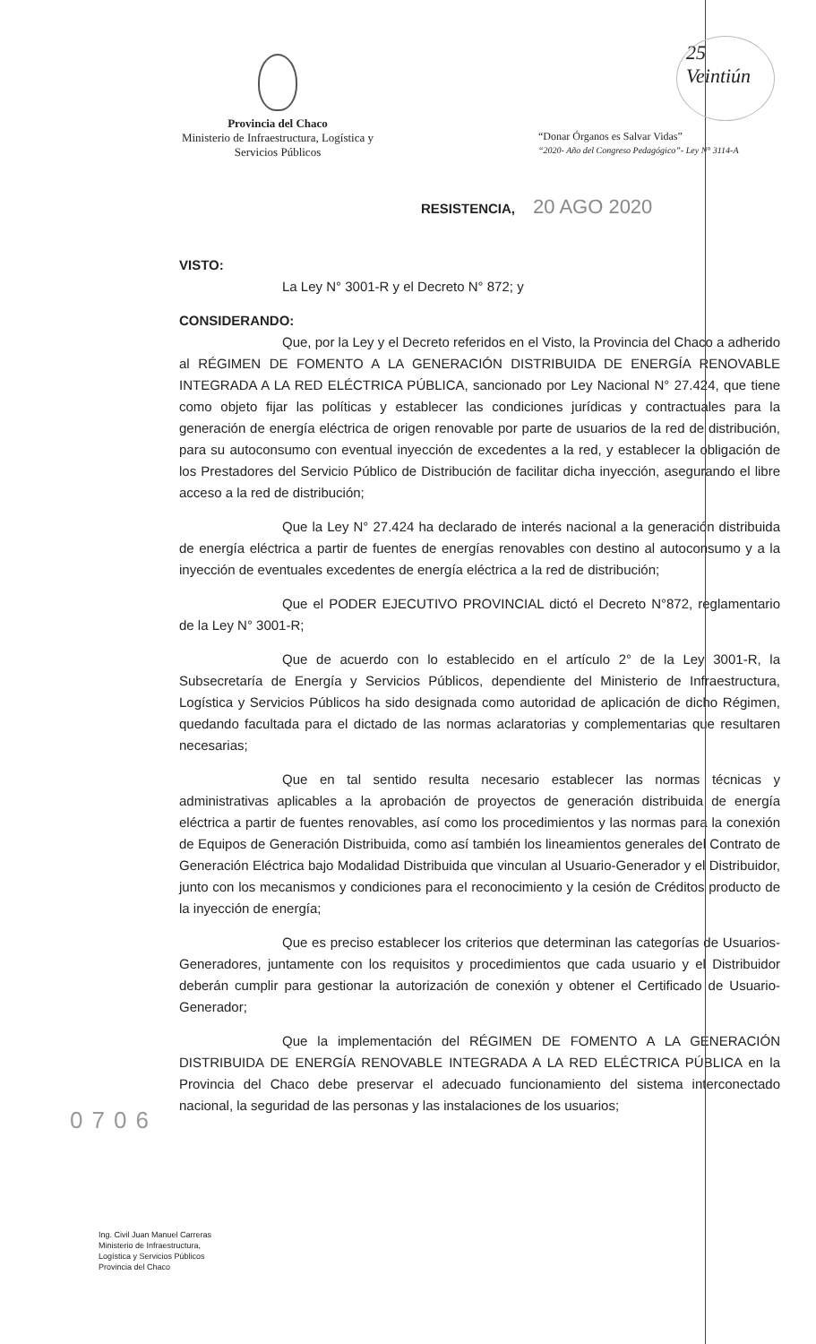25
Veintiún
Provincia del Chaco
Ministerio de Infraestructura, Logística y
Servicios Públicos
“Donar Órganos es Salvar Vidas”
“2020- Año del Congreso Pedagógico”- Ley N° 3114-A
RESISTENCIA, 20 AGO 2020
VISTO:
La Ley N° 3001-R y el Decreto N° 872; y
CONSIDERANDO:
Que, por la Ley y el Decreto referidos en el Visto, la Provincia del Chaco a adherido al RÉGIMEN DE FOMENTO A LA GENERACIÓN DISTRIBUIDA DE ENERGÍA RENOVABLE INTEGRADA A LA RED ELÉCTRICA PÚBLICA, sancionado por Ley Nacional N° 27.424, que tiene como objeto fijar las políticas y establecer las condiciones jurídicas y contractuales para la generación de energía eléctrica de origen renovable por parte de usuarios de la red de distribución, para su autoconsumo con eventual inyección de excedentes a la red, y establecer la obligación de los Prestadores del Servicio Público de Distribución de facilitar dicha inyección, asegurando el libre acceso a la red de distribución;
Que la Ley N° 27.424 ha declarado de interés nacional a la generación distribuida de energía eléctrica a partir de fuentes de energías renovables con destino al autoconsumo y a la inyección de eventuales excedentes de energía eléctrica a la red de distribución;
Que el PODER EJECUTIVO PROVINCIAL dictó el Decreto N°872, reglamentario de la Ley N° 3001-R;
Que de acuerdo con lo establecido en el artículo 2° de la Ley 3001-R, la Subsecretaría de Energía y Servicios Públicos, dependiente del Ministerio de Infraestructura, Logística y Servicios Públicos ha sido designada como autoridad de aplicación de dicho Régimen, quedando facultada para el dictado de las normas aclaratorias y complementarias que resultaren necesarias;
Que en tal sentido resulta necesario establecer las normas técnicas y administrativas aplicables a la aprobación de proyectos de generación distribuida de energía eléctrica a partir de fuentes renovables, así como los procedimientos y las normas para la conexión de Equipos de Generación Distribuida, como así también los lineamientos generales del Contrato de Generación Eléctrica bajo Modalidad Distribuida que vinculan al Usuario-Generador y el Distribuidor, junto con los mecanismos y condiciones para el reconocimiento y la cesión de Créditos producto de la inyección de energía;
Que es preciso establecer los criterios que determinan las categorías de Usuarios-Generadores, juntamente con los requisitos y procedimientos que cada usuario y el Distribuidor deberán cumplir para gestionar la autorización de conexión y obtener el Certificado de Usuario-Generador;
Que la implementación del RÉGIMEN DE FOMENTO A LA GENERACIÓN DISTRIBUIDA DE ENERGÍA RENOVABLE INTEGRADA A LA RED ELÉCTRICA PÚBLICA en la Provincia del Chaco debe preservar el adecuado funcionamiento del sistema interconectado nacional, la seguridad de las personas y las instalaciones de los usuarios;
0706
Ing. Civil Juan Manuel Carreras
Ministerio de Infraestructura,
Logística y Servicios Públicos
Provincia del Chaco